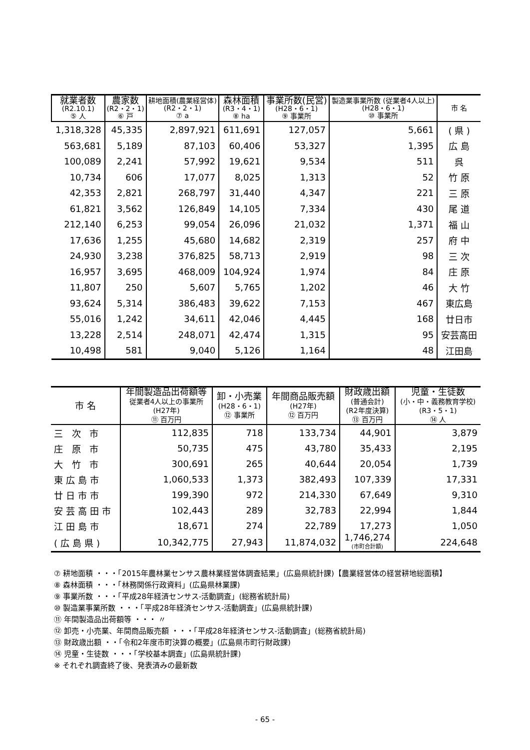| 就業者数 (R2.10.1) ⑤ 人 | 農家数 (R2・2・1) ⑥ 戸 | 耕地面積(農業経営体) (R2・2・1) ⑦ a | 森林面積 (R3・4・1) ⑧ ha | 事業所数(民営) (H28・6・1) ⑨ 事業所 | 製造業事業所数 (従業者4人以上) (H28・6・1) ⑩ 事業所 | 市 名 |
| --- | --- | --- | --- | --- | --- | --- |
| 1,318,328 | 45,335 | 2,897,921 | 611,691 | 127,057 | 5,661 | ( 県 ) |
| 563,681 | 5,189 | 87,103 | 60,406 | 53,327 | 1,395 | 広 島 |
| 100,089 | 2,241 | 57,992 | 19,621 | 9,534 | 511 | 呉 |
| 10,734 | 606 | 17,077 | 8,025 | 1,313 | 52 | 竹 原 |
| 42,353 | 2,821 | 268,797 | 31,440 | 4,347 | 221 | 三 原 |
| 61,821 | 3,562 | 126,849 | 14,105 | 7,334 | 430 | 尾 道 |
| 212,140 | 6,253 | 99,054 | 26,096 | 21,032 | 1,371 | 福 山 |
| 17,636 | 1,255 | 45,680 | 14,682 | 2,319 | 257 | 府 中 |
| 24,930 | 3,238 | 376,825 | 58,713 | 2,919 | 98 | 三 次 |
| 16,957 | 3,695 | 468,009 | 104,924 | 1,974 | 84 | 庄 原 |
| 11,807 | 250 | 5,607 | 5,765 | 1,202 | 46 | 大 竹 |
| 93,624 | 5,314 | 386,483 | 39,622 | 7,153 | 467 | 東広島 |
| 55,016 | 1,242 | 34,611 | 42,046 | 4,445 | 168 | 廿日市 |
| 13,228 | 2,514 | 248,071 | 42,474 | 1,315 | 95 | 安芸高田 |
| 10,498 | 581 | 9,040 | 5,126 | 1,164 | 48 | 江田島 |
| 市 名 | 年間製造品出荷額等 従業者4人以上の事業所 (H27年) ⑪ 百万円 | 卸・小売業 (H28・6・1) ⑫ 事業所 | 年間商品販売額 (H27年) ⑫ 百万円 | 財政歳出額 (普通会計) (R2年度決算) ⑬ 百万円 | 児童・生徒数 (小・中・義務教育学校) (R3・5・1) ⑭ 人 |
| --- | --- | --- | --- | --- | --- |
| 三 次 市 | 112,835 | 718 | 133,734 | 44,901 | 3,879 |
| 庄 原 市 | 50,735 | 475 | 43,780 | 35,433 | 2,195 |
| 大 竹 市 | 300,691 | 265 | 40,644 | 20,054 | 1,739 |
| 東広島市 | 1,060,533 | 1,373 | 382,493 | 107,339 | 17,331 |
| 廿日市市 | 199,390 | 972 | 214,330 | 67,649 | 9,310 |
| 安芸高田市 | 102,443 | 289 | 32,783 | 22,994 | 1,844 |
| 江田島市 | 18,671 | 274 | 22,789 | 17,273 | 1,050 |
| (広島県) | 10,342,775 | 27,943 | 11,874,032 | 1,746,274 (市町合計額) | 224,648 |
⑦ 耕地面積 ・・・「2015年農林業センサス農林業経営体調査結果」(広島県統計課)【農業経営体の経営耕地総面積】
⑧ 森林面積 ・・・「林務関係行政資料」(広島県林業課)
⑨ 事業所数 ・・・「平成28年経済センサス-活動調査」(総務省統計局)
⑩ 製造業事業所数 ・・・「平成28年経済センサス-活動調査」(広島県統計課)
⑪ 年間製造品出荷額等 ・・・ 〃
⑫ 卸売・小売業、年間商品販売額 ・・・「平成28年経済センサス-活動調査」(総務省統計局)
⑬ 財政歳出額 ・・「令和2年度市町決算の概要」(広島県市町行財政課)
⑭ 児童・生徒数 ・・・「学校基本調査」(広島県統計課)
※ それぞれ調査終了後、発表済みの最新数
- 65 -